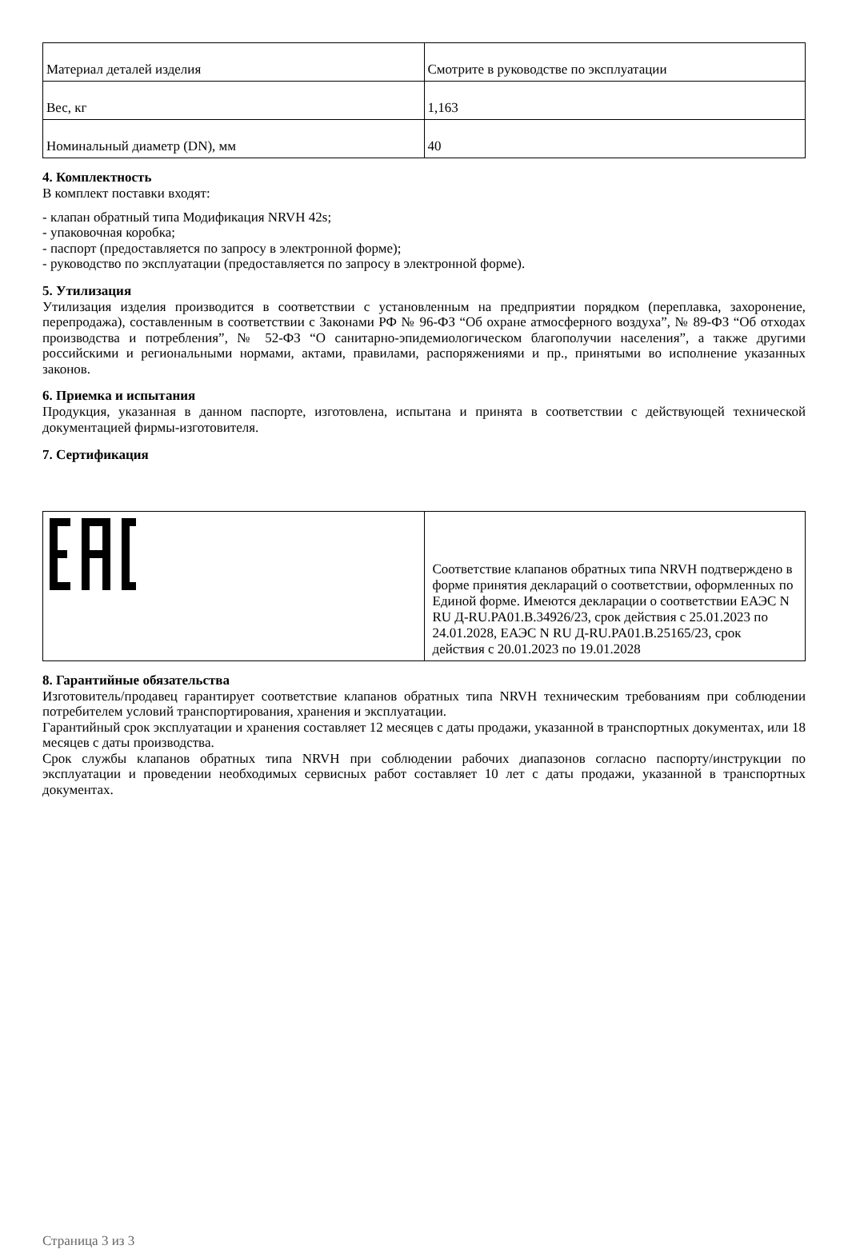| Материал деталей изделия | Смотрите в руководстве по эксплуатации |
| Вес, кг | 1,163 |
| Номинальный диаметр (DN), мм | 40 |
4. Комплектность
В комплект поставки входят:
- клапан обратный типа Модификация NRVH 42s;
- упаковочная коробка;
- паспорт (предоставляется по запросу в электронной форме);
- руководство по эксплуатации (предоставляется по запросу в электронной форме).
5. Утилизация
Утилизация изделия производится в соответствии с установленным на предприятии порядком (переплавка, захоронение, перепродажа), составленным в соответствии с Законами РФ № 96-ФЗ “Об охране атмосферного воздуха”, № 89-ФЗ “Об отходах производства и потребления”, № 52-ФЗ “О санитарно-эпидемиологическом благополучии населения”, а также другими российскими и региональными нормами, актами, правилами, распоряжениями и пр., принятыми во исполнение указанных законов.
6. Приемка и испытания
Продукция, указанная в данном паспорте, изготовлена, испытана и принята в соответствии с действующей технической документацией фирмы-изготовителя.
7. Сертификация
| | Соответствие клапанов обратных типа NRVH подтверждено в форме принятия деклараций о соответствии, оформленных по Единой форме. Имеются декларации о соответствии ЕАЭС N RU Д-RU.PA01.B.34926/23, срок действия с 25.01.2023 по 24.01.2028, ЕАЭС N RU Д-RU.PA01.B.25165/23, срок действия с 20.01.2023 по 19.01.2028 |
8. Гарантийные обязательства
Изготовитель/продавец гарантирует соответствие клапанов обратных типа NRVH техническим требованиям при соблюдении потребителем условий транспортирования, хранения и эксплуатации.
Гарантийный срок эксплуатации и хранения составляет 12 месяцев с даты продажи, указанной в транспортных документах, или 18 месяцев с даты производства.
Срок службы клапанов обратных типа NRVH при соблюдении рабочих диапазонов согласно паспорту/инструкции по эксплуатации и проведении необходимых сервисных работ составляет 10 лет с даты продажи, указанной в транспортных документах.
Страница 3 из 3